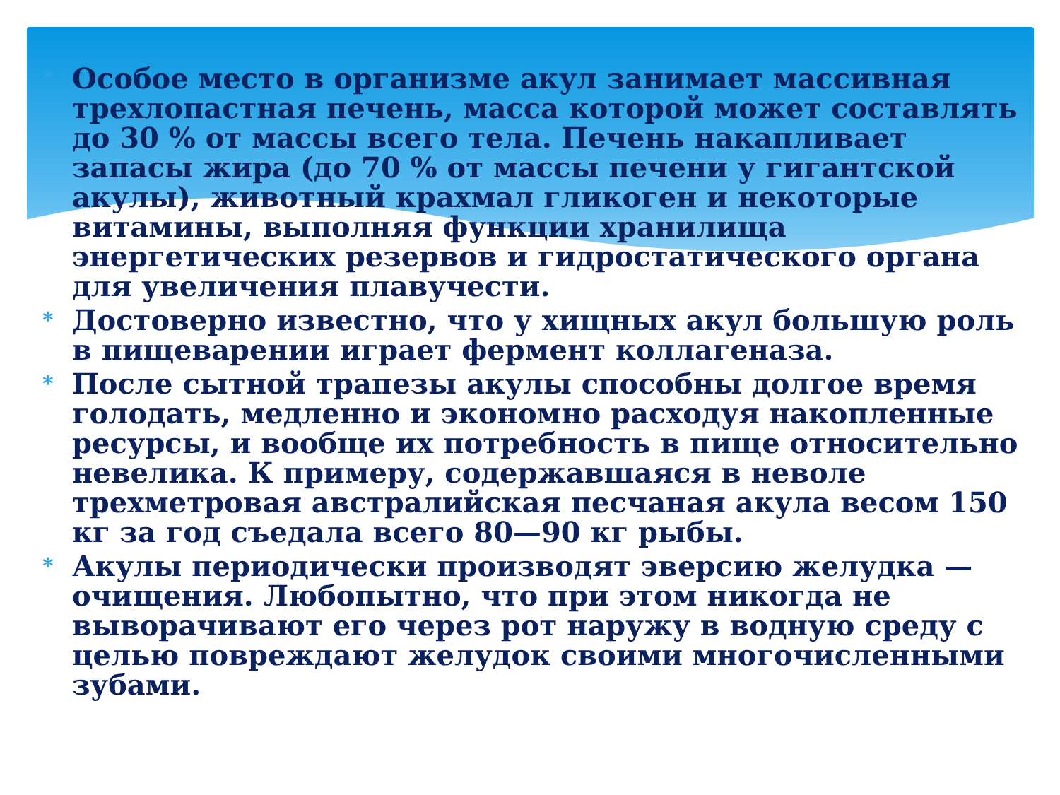* Особое место в организме акул занимает массивная трехлопастная печень, масса которой может составлять до 30 % от массы всего тела. Печень накапливает запасы жира (до 70 % от массы печени у гигантской акулы), животный крахмал гликоген и некоторые витамины, выполняя функции хранилища энергетических резервов и гидростатического органа для увеличения плавучести.
* Достоверно известно, что у хищных акул большую роль в пищеварении играет фермент коллагеназа.
* После сытной трапезы акулы способны долгое время голодать, медленно и экономно расходуя накопленные ресурсы, и вообще их потребность в пище относительно невелика. К примеру, содержавшаяся в неволе трехметровая австралийская песчаная акула весом 150 кг за год съедала всего 80—90 кг рыбы.
* Акулы периодически производят эверсию желудка — очищения. Любопытно, что при этом никогда не выворачивают его через рот наружу в водную среду с целью повреждают желудок своими многочисленными зубами.